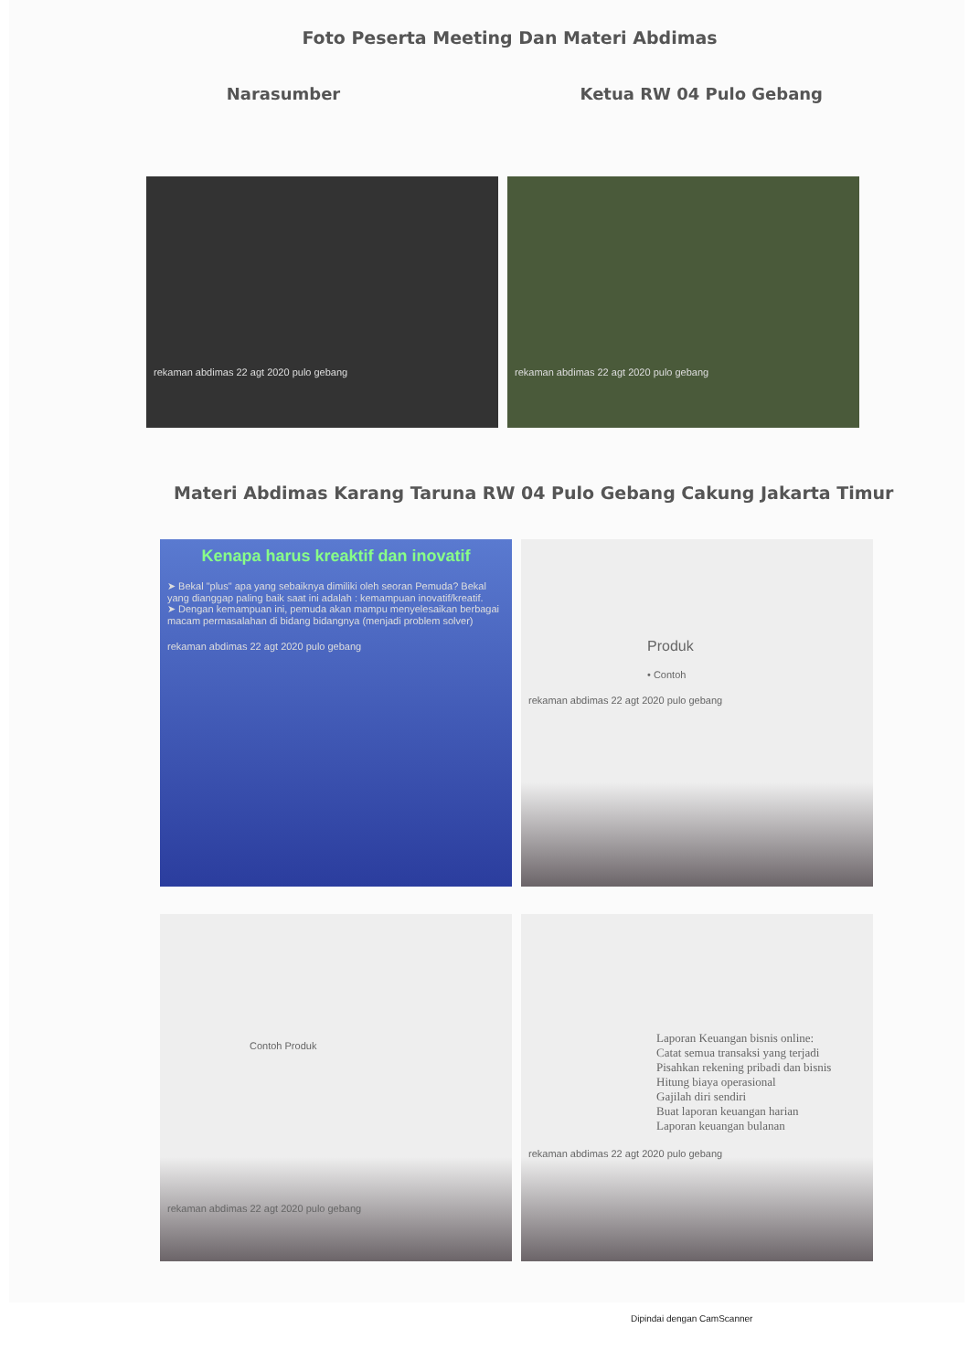Foto Peserta Meeting Dan Materi Abdimas
Narasumber Ketua RW 04 Pulo Gebang
rekaman abdimas 22 agt 2020 pulo gebang rekaman abdimas 22 agt 2020 pulo gebang
Materi Abdimas Karang Taruna RW 04 Pulo Gebang Cakung Jakarta Timur
Kenapa harus kreaktif dan inovatif
➤ Bekal "plus" apa yang sebaiknya dimiliki oleh seoran Pemuda? Bekal yang dianggap paling baik saat ini adalah : kemampuan inovatif/kreatif.
➤ Dengan kemampuan ini, pemuda akan mampu menyelesaikan berbagai macam permasalahan di bidang bidangnya (menjadi problem solver)
rekaman abdimas 22 agt 2020 pulo gebang
Produk
• Contoh
rekaman abdimas 22 agt 2020 pulo gebang
Contoh Produk
rekaman abdimas 22 agt 2020 pulo gebang
Laporan Keuangan bisnis online:
Catat semua transaksi yang terjadi
Pisahkan rekening pribadi dan bisnis
Hitung biaya operasional
Gajilah diri sendiri
Buat laporan keuangan harian
Laporan keuangan bulanan
rekaman abdimas 22 agt 2020 pulo gebang
Dipindai dengan CamScanner